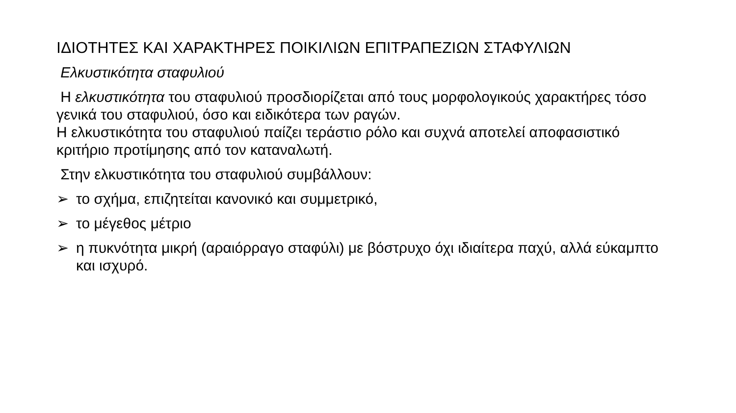ΙΔΙΟΤΗΤΕΣ ΚΑΙ ΧΑΡΑΚΤΗΡΕΣ ΠΟΙΚΙΛΙΩΝ ΕΠΙΤΡΑΠΕΖΙΩΝ ΣΤΑΦΥΛΙΩΝ
Ελκυστικότητα σταφυλιού
Η ελκυστικότητα του σταφυλιού προσδιορίζεται από τους μορφολογικούς χαρακτήρες τόσο γενικά του σταφυλιού, όσο και ειδικότερα των ραγών.
Η ελκυστικότητα του σταφυλιού παίζει τεράστιο ρόλο και συχνά αποτελεί αποφασιστικό κριτήριο προτίμησης από τον καταναλωτή.
Στην ελκυστικότητα του σταφυλιού συμβάλλουν:
➢ το σχήμα, επιζητείται κανονικό και συμμετρικό,
➢ το μέγεθος μέτριο
➢ η πυκνότητα μικρή (αραιόρραγο σταφύλι) με βόστρυχο όχι ιδιαίτερα παχύ, αλλά εύκαμπτο και ισχυρό.